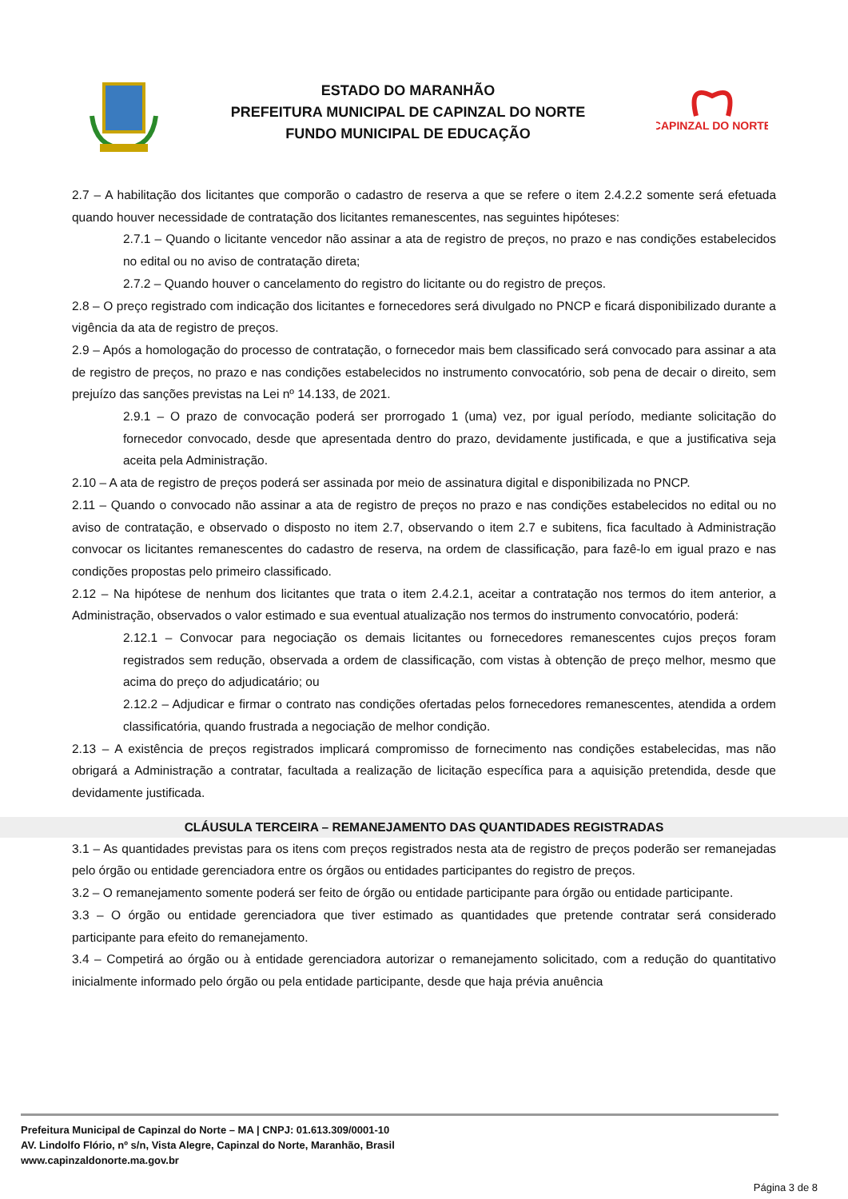ESTADO DO MARANHÃO
PREFEITURA MUNICIPAL DE CAPINZAL DO NORTE
FUNDO MUNICIPAL DE EDUCAÇÃO
CAPINZAL DO NORTE
2.7 – A habilitação dos licitantes que comporão o cadastro de reserva a que se refere o item 2.4.2.2 somente será efetuada quando houver necessidade de contratação dos licitantes remanescentes, nas seguintes hipóteses:
2.7.1 – Quando o licitante vencedor não assinar a ata de registro de preços, no prazo e nas condições estabelecidos no edital ou no aviso de contratação direta;
2.7.2 – Quando houver o cancelamento do registro do licitante ou do registro de preços.
2.8 – O preço registrado com indicação dos licitantes e fornecedores será divulgado no PNCP e ficará disponibilizado durante a vigência da ata de registro de preços.
2.9 – Após a homologação do processo de contratação, o fornecedor mais bem classificado será convocado para assinar a ata de registro de preços, no prazo e nas condições estabelecidos no instrumento convocatório, sob pena de decair o direito, sem prejuízo das sanções previstas na Lei nº 14.133, de 2021.
2.9.1 – O prazo de convocação poderá ser prorrogado 1 (uma) vez, por igual período, mediante solicitação do fornecedor convocado, desde que apresentada dentro do prazo, devidamente justificada, e que a justificativa seja aceita pela Administração.
2.10 – A ata de registro de preços poderá ser assinada por meio de assinatura digital e disponibilizada no PNCP.
2.11 – Quando o convocado não assinar a ata de registro de preços no prazo e nas condições estabelecidos no edital ou no aviso de contratação, e observado o disposto no item 2.7, observando o item 2.7 e subitens, fica facultado à Administração convocar os licitantes remanescentes do cadastro de reserva, na ordem de classificação, para fazê-lo em igual prazo e nas condições propostas pelo primeiro classificado.
2.12 – Na hipótese de nenhum dos licitantes que trata o item 2.4.2.1, aceitar a contratação nos termos do item anterior, a Administração, observados o valor estimado e sua eventual atualização nos termos do instrumento convocatório, poderá:
2.12.1 – Convocar para negociação os demais licitantes ou fornecedores remanescentes cujos preços foram registrados sem redução, observada a ordem de classificação, com vistas à obtenção de preço melhor, mesmo que acima do preço do adjudicatário; ou
2.12.2 – Adjudicar e firmar o contrato nas condições ofertadas pelos fornecedores remanescentes, atendida a ordem classificatória, quando frustrada a negociação de melhor condição.
2.13 – A existência de preços registrados implicará compromisso de fornecimento nas condições estabelecidas, mas não obrigará a Administração a contratar, facultada a realização de licitação específica para a aquisição pretendida, desde que devidamente justificada.
CLÁUSULA TERCEIRA – REMANEJAMENTO DAS QUANTIDADES REGISTRADAS
3.1 – As quantidades previstas para os itens com preços registrados nesta ata de registro de preços poderão ser remanejadas pelo órgão ou entidade gerenciadora entre os órgãos ou entidades participantes do registro de preços.
3.2 – O remanejamento somente poderá ser feito de órgão ou entidade participante para órgão ou entidade participante.
3.3 – O órgão ou entidade gerenciadora que tiver estimado as quantidades que pretende contratar será considerado participante para efeito do remanejamento.
3.4 – Competirá ao órgão ou à entidade gerenciadora autorizar o remanejamento solicitado, com a redução do quantitativo inicialmente informado pelo órgão ou pela entidade participante, desde que haja prévia anuência
Prefeitura Municipal de Capinzal do Norte – MA | CNPJ: 01.613.309/0001-10
AV. Lindolfo Flório, nº s/n, Vista Alegre, Capinzal do Norte, Maranhão, Brasil
www.capinzaldonorte.ma.gov.br
Página 3 de 8